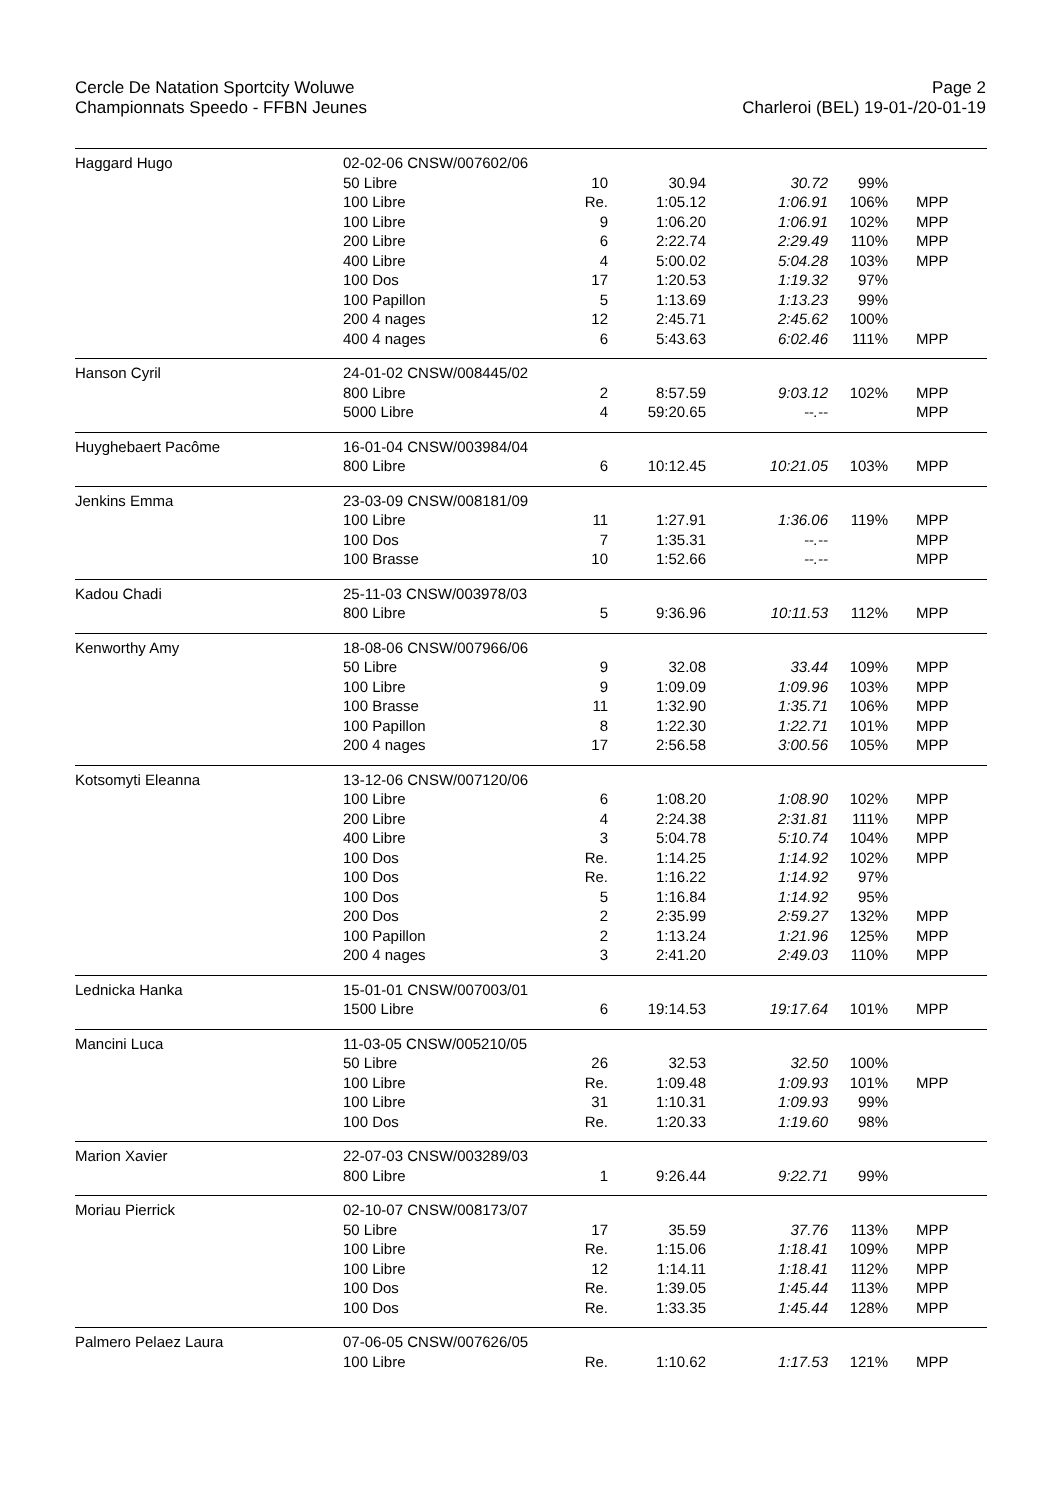Cercle De Natation Sportcity Woluwe
Championnats Speedo - FFBN Jeunes
Page 2
Charleroi (BEL) 19-01-/20-01-19
| Haggard Hugo | 02-02-06 CNSW/007602/06 | | | | | |
| | 50 Libre | 10 | 30.94 | 30.72 | 99% | |
| | 100 Libre | Re. | 1:05.12 | 1:06.91 | 106% | MPP |
| | 100 Libre | 9 | 1:06.20 | 1:06.91 | 102% | MPP |
| | 200 Libre | 6 | 2:22.74 | 2:29.49 | 110% | MPP |
| | 400 Libre | 4 | 5:00.02 | 5:04.28 | 103% | MPP |
| | 100 Dos | 17 | 1:20.53 | 1:19.32 | 97% | |
| | 100 Papillon | 5 | 1:13.69 | 1:13.23 | 99% | |
| | 200 4 nages | 12 | 2:45.71 | 2:45.62 | 100% | |
| | 400 4 nages | 6 | 5:43.63 | 6:02.46 | 111% | MPP |
| Hanson Cyril | 24-01-02 CNSW/008445/02 | | | | | |
| | 800 Libre | 2 | 8:57.59 | 9:03.12 | 102% | MPP |
| | 5000 Libre | 4 | 59:20.65 | --.-- | | MPP |
| Huyghebaert Pacôme | 16-01-04 CNSW/003984/04 | | | | | |
| | 800 Libre | 6 | 10:12.45 | 10:21.05 | 103% | MPP |
| Jenkins Emma | 23-03-09 CNSW/008181/09 | | | | | |
| | 100 Libre | 11 | 1:27.91 | 1:36.06 | 119% | MPP |
| | 100 Dos | 7 | 1:35.31 | --.-- | | MPP |
| | 100 Brasse | 10 | 1:52.66 | --.-- | | MPP |
| Kadou Chadi | 25-11-03 CNSW/003978/03 | | | | | |
| | 800 Libre | 5 | 9:36.96 | 10:11.53 | 112% | MPP |
| Kenworthy Amy | 18-08-06 CNSW/007966/06 | | | | | |
| | 50 Libre | 9 | 32.08 | 33.44 | 109% | MPP |
| | 100 Libre | 9 | 1:09.09 | 1:09.96 | 103% | MPP |
| | 100 Brasse | 11 | 1:32.90 | 1:35.71 | 106% | MPP |
| | 100 Papillon | 8 | 1:22.30 | 1:22.71 | 101% | MPP |
| | 200 4 nages | 17 | 2:56.58 | 3:00.56 | 105% | MPP |
| Kotsomyti Eleanna | 13-12-06 CNSW/007120/06 | | | | | |
| | 100 Libre | 6 | 1:08.20 | 1:08.90 | 102% | MPP |
| | 200 Libre | 4 | 2:24.38 | 2:31.81 | 111% | MPP |
| | 400 Libre | 3 | 5:04.78 | 5:10.74 | 104% | MPP |
| | 100 Dos | Re. | 1:14.25 | 1:14.92 | 102% | MPP |
| | 100 Dos | Re. | 1:16.22 | 1:14.92 | 97% | |
| | 100 Dos | 5 | 1:16.84 | 1:14.92 | 95% | |
| | 200 Dos | 2 | 2:35.99 | 2:59.27 | 132% | MPP |
| | 100 Papillon | 2 | 1:13.24 | 1:21.96 | 125% | MPP |
| | 200 4 nages | 3 | 2:41.20 | 2:49.03 | 110% | MPP |
| Lednicka Hanka | 15-01-01 CNSW/007003/01 | | | | | |
| | 1500 Libre | 6 | 19:14.53 | 19:17.64 | 101% | MPP |
| Mancini Luca | 11-03-05 CNSW/005210/05 | | | | | |
| | 50 Libre | 26 | 32.53 | 32.50 | 100% | |
| | 100 Libre | Re. | 1:09.48 | 1:09.93 | 101% | MPP |
| | 100 Libre | 31 | 1:10.31 | 1:09.93 | 99% | |
| | 100 Dos | Re. | 1:20.33 | 1:19.60 | 98% | |
| Marion Xavier | 22-07-03 CNSW/003289/03 | | | | | |
| | 800 Libre | 1 | 9:26.44 | 9:22.71 | 99% | |
| Moriau Pierrick | 02-10-07 CNSW/008173/07 | | | | | |
| | 50 Libre | 17 | 35.59 | 37.76 | 113% | MPP |
| | 100 Libre | Re. | 1:15.06 | 1:18.41 | 109% | MPP |
| | 100 Libre | 12 | 1:14.11 | 1:18.41 | 112% | MPP |
| | 100 Dos | Re. | 1:39.05 | 1:45.44 | 113% | MPP |
| | 100 Dos | Re. | 1:33.35 | 1:45.44 | 128% | MPP |
| Palmero Pelaez Laura | 07-06-05 CNSW/007626/05 | | | | | |
| | 100 Libre | Re. | 1:10.62 | 1:17.53 | 121% | MPP |